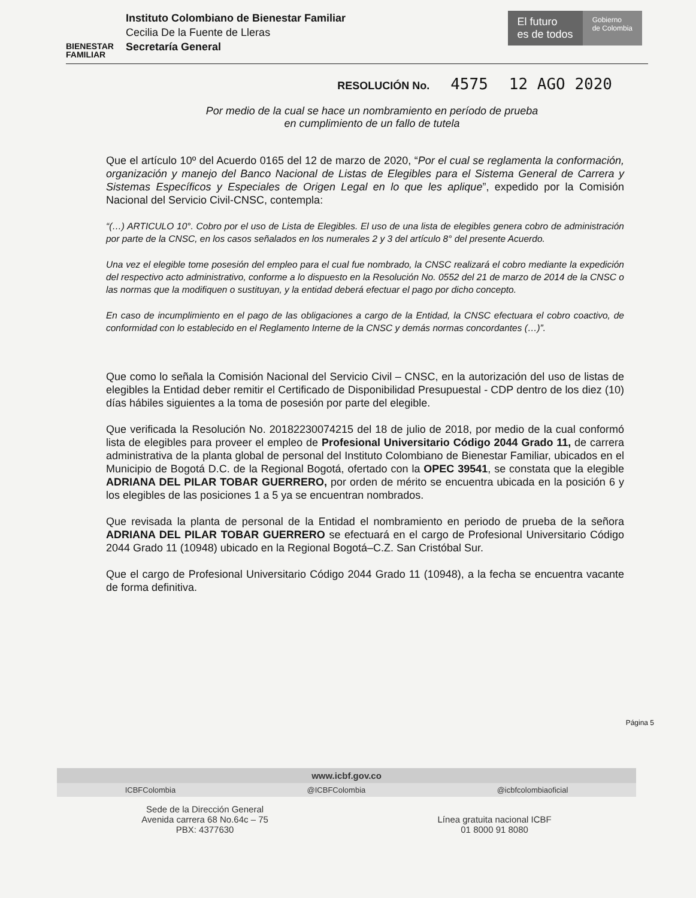BIENESTAR FAMILIAR
Instituto Colombiano de Bienestar Familiar
Cecilia De la Fuente de Lleras
Secretaría General
El futuro
es de todos
Gobierno
de Colombia
RESOLUCIÓN No. 4575 12 AGO 2020
Por medio de la cual se hace un nombramiento en período de prueba
en cumplimiento de un fallo de tutela
Que el artículo 10º del Acuerdo 0165 del 12 de marzo de 2020, “Por el cual se reglamenta la conformación, organización y manejo del Banco Nacional de Listas de Elegibles para el Sistema General de Carrera y Sistemas Específicos y Especiales de Origen Legal en lo que les aplique”, expedido por la Comisión Nacional del Servicio Civil-CNSC, contempla:
“(…) ARTICULO 10°. Cobro por el uso de Lista de Elegibles. El uso de una lista de elegibles genera cobro de administración por parte de la CNSC, en los casos señalados en los numerales 2 y 3 del artículo 8° del presente Acuerdo.
Una vez el elegible tome posesión del empleo para el cual fue nombrado, la CNSC realizará el cobro mediante la expedición del respectivo acto administrativo, conforme a lo dispuesto en la Resolución No. 0552 del 21 de marzo de 2014 de la CNSC o las normas que la modifiquen o sustituyan, y la entidad deberá efectuar el pago por dicho concepto.
En caso de incumplimiento en el pago de las obligaciones a cargo de la Entidad, la CNSC efectuara el cobro coactivo, de conformidad con lo establecido en el Reglamento Interne de la CNSC y demás normas concordantes (…)”.
Que como lo señala la Comisión Nacional del Servicio Civil – CNSC, en la autorización del uso de listas de elegibles la Entidad deber remitir el Certificado de Disponibilidad Presupuestal - CDP dentro de los diez (10) días hábiles siguientes a la toma de posesión por parte del elegible.
Que verificada la Resolución No. 20182230074215 del 18 de julio de 2018, por medio de la cual conformó lista de elegibles para proveer el empleo de Profesional Universitario Código 2044 Grado 11, de carrera administrativa de la planta global de personal del Instituto Colombiano de Bienestar Familiar, ubicados en el Municipio de Bogotá D.C. de la Regional Bogotá, ofertado con la OPEC 39541, se constata que la elegible ADRIANA DEL PILAR TOBAR GUERRERO, por orden de mérito se encuentra ubicada en la posición 6 y los elegibles de las posiciones 1 a 5 ya se encuentran nombrados.
Que revisada la planta de personal de la Entidad el nombramiento en periodo de prueba de la señora ADRIANA DEL PILAR TOBAR GUERRERO se efectuará en el cargo de Profesional Universitario Código 2044 Grado 11 (10948) ubicado en la Regional Bogotá–C.Z. San Cristóbal Sur.
Que el cargo de Profesional Universitario Código 2044 Grado 11 (10948), a la fecha se encuentra vacante de forma definitiva.
Página 5
www.icbf.gov.co
ICBFColombia @ICBFColombia @icbfcolombiaoficial
Sede de la Dirección General
Avenida carrera 68 No.64c – 75
PBX: 4377630
Línea gratuita nacional ICBF
01 8000 91 8080